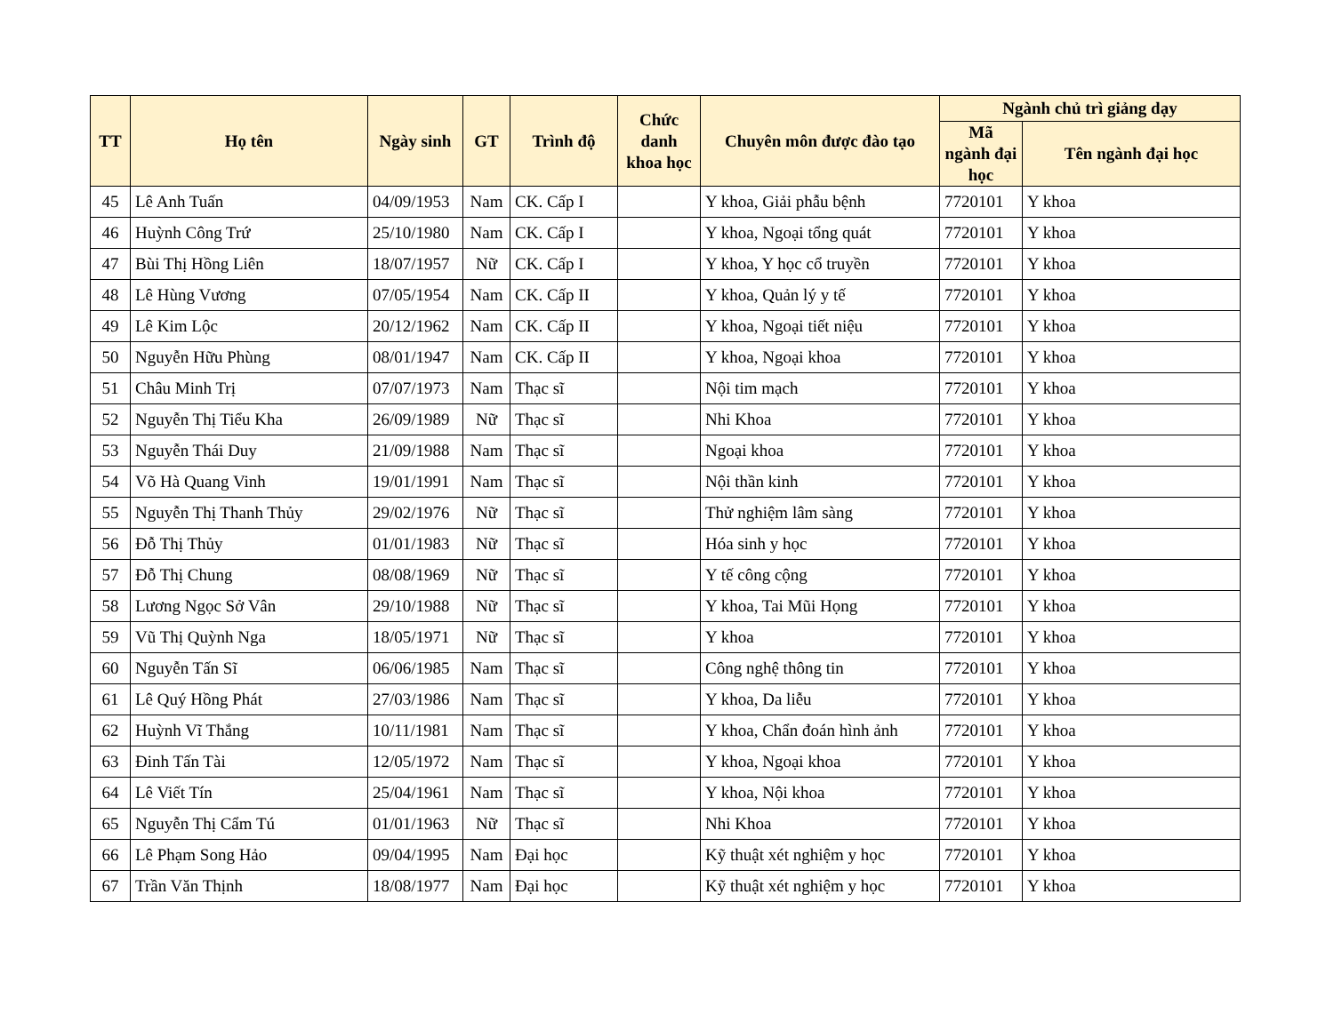| TT | Họ tên | Ngày sinh | GT | Trình độ | Chức danh khoa học | Chuyên môn được đào tạo | Ngành chủ trì giảng dạy | |
| --- | --- | --- | --- | --- | --- | --- | --- | --- |
| | | | | | | | Mã ngành đại học | Tên ngành đại học |
| 45 | Lê Anh Tuấn | 04/09/1953 | Nam | CK. Cấp I | | Y khoa, Giải phẫu bệnh | 7720101 | Y khoa |
| 46 | Huỳnh Công Trứ | 25/10/1980 | Nam | CK. Cấp I | | Y khoa, Ngoại tổng quát | 7720101 | Y khoa |
| 47 | Bùi Thị Hồng Liên | 18/07/1957 | Nữ | CK. Cấp I | | Y khoa, Y học cổ truyền | 7720101 | Y khoa |
| 48 | Lê Hùng Vương | 07/05/1954 | Nam | CK. Cấp II | | Y khoa, Quản lý y tế | 7720101 | Y khoa |
| 49 | Lê Kim Lộc | 20/12/1962 | Nam | CK. Cấp II | | Y khoa, Ngoại tiết niệu | 7720101 | Y khoa |
| 50 | Nguyễn Hữu Phùng | 08/01/1947 | Nam | CK. Cấp II | | Y khoa, Ngoại khoa | 7720101 | Y khoa |
| 51 | Châu Minh Trị | 07/07/1973 | Nam | Thạc sĩ | | Nội tim mạch | 7720101 | Y khoa |
| 52 | Nguyễn Thị Tiểu Kha | 26/09/1989 | Nữ | Thạc sĩ | | Nhi Khoa | 7720101 | Y khoa |
| 53 | Nguyễn Thái Duy | 21/09/1988 | Nam | Thạc sĩ | | Ngoại khoa | 7720101 | Y khoa |
| 54 | Võ Hà Quang Vinh | 19/01/1991 | Nam | Thạc sĩ | | Nội thần kinh | 7720101 | Y khoa |
| 55 | Nguyễn Thị Thanh Thủy | 29/02/1976 | Nữ | Thạc sĩ | | Thử nghiệm lâm sàng | 7720101 | Y khoa |
| 56 | Đỗ Thị Thủy | 01/01/1983 | Nữ | Thạc sĩ | | Hóa sinh y học | 7720101 | Y khoa |
| 57 | Đỗ Thị Chung | 08/08/1969 | Nữ | Thạc sĩ | | Y tế công cộng | 7720101 | Y khoa |
| 58 | Lương Ngọc Sở Vân | 29/10/1988 | Nữ | Thạc sĩ | | Y khoa, Tai Mũi Họng | 7720101 | Y khoa |
| 59 | Vũ Thị Quỳnh Nga | 18/05/1971 | Nữ | Thạc sĩ | | Y khoa | 7720101 | Y khoa |
| 60 | Nguyễn Tấn Sĩ | 06/06/1985 | Nam | Thạc sĩ | | Công nghệ thông tin | 7720101 | Y khoa |
| 61 | Lê Quý Hồng Phát | 27/03/1986 | Nam | Thạc sĩ | | Y khoa, Da liễu | 7720101 | Y khoa |
| 62 | Huỳnh Vĩ Thắng | 10/11/1981 | Nam | Thạc sĩ | | Y khoa, Chẩn đoán hình ảnh | 7720101 | Y khoa |
| 63 | Đinh Tấn Tài | 12/05/1972 | Nam | Thạc sĩ | | Y khoa, Ngoại khoa | 7720101 | Y khoa |
| 64 | Lê Viết Tín | 25/04/1961 | Nam | Thạc sĩ | | Y khoa, Nội khoa | 7720101 | Y khoa |
| 65 | Nguyễn Thị Cẩm Tú | 01/01/1963 | Nữ | Thạc sĩ | | Nhi Khoa | 7720101 | Y khoa |
| 66 | Lê Phạm Song Hảo | 09/04/1995 | Nam | Đại học | | Kỹ thuật xét nghiệm y học | 7720101 | Y khoa |
| 67 | Trần Văn Thịnh | 18/08/1977 | Nam | Đại học | | Kỹ thuật xét nghiệm y học | 7720101 | Y khoa |